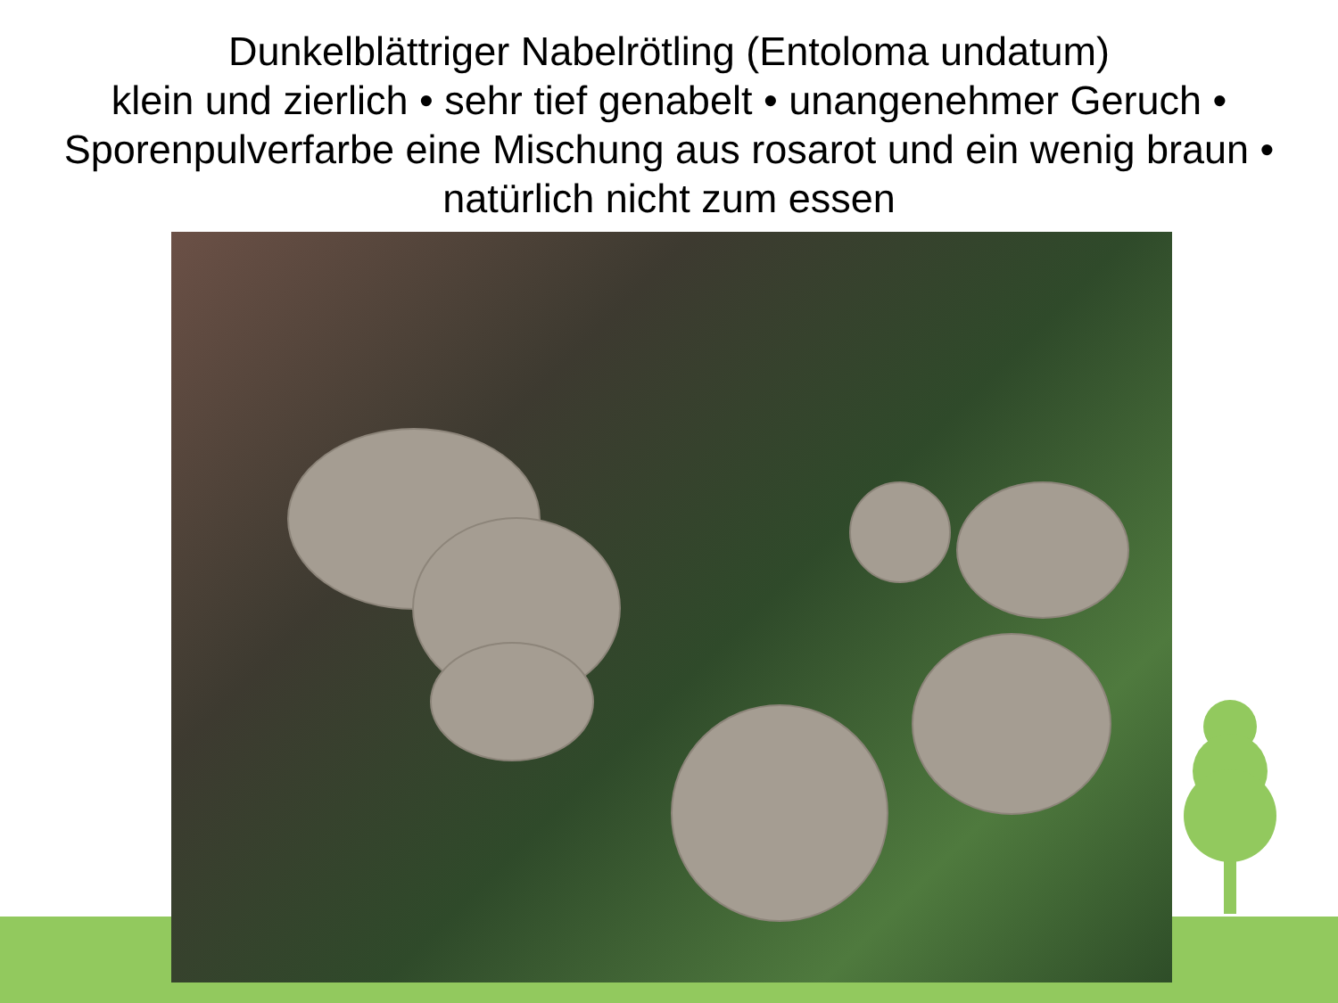Dunkelblättriger Nabelrötling (Entoloma undatum)
klein und zierlich • sehr tief genabelt • unangenehmer Geruch • Sporenpulverfarbe eine Mischung aus rosarot und ein wenig braun • natürlich nicht zum essen